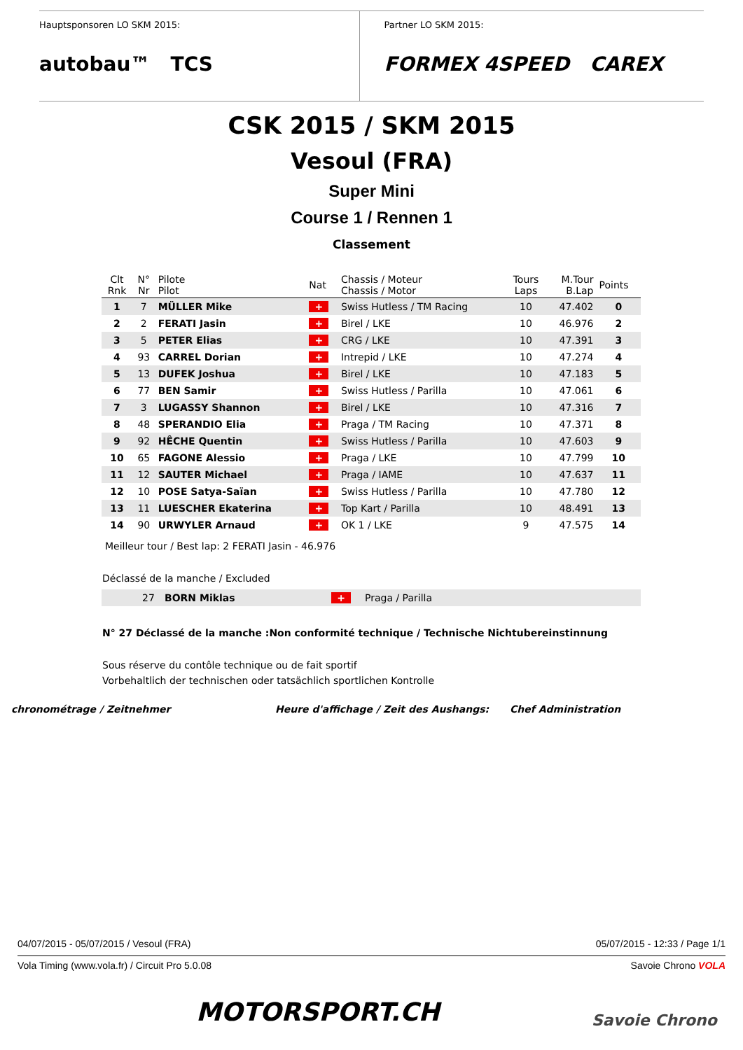Hauptsponsoren LO SKM 2015:
autobau™ TCS
Partner LO SKM 2015:
FORMEX 4SPEED CAREX
CSK 2015 / SKM 2015
Vesoul (FRA)
Super Mini
Course 1 / Rennen 1
Classement
| Clt Rnk | N° Nr | Pilote Pilot | Nat | Chassis / Moteur Chassis / Motor | Tours Laps | M.Tour B.Lap | Points |
| --- | --- | --- | --- | --- | --- | --- | --- |
| 1 | 7 | MÜLLER Mike | + | Swiss Hutless / TM Racing | 10 | 47.402 | 0 |
| 2 | 2 | FERATI Jasin | + | Birel / LKE | 10 | 46.976 | 2 |
| 3 | 5 | PETER Elias | + | CRG / LKE | 10 | 47.391 | 3 |
| 4 | 93 | CARREL Dorian | + | Intrepid / LKE | 10 | 47.274 | 4 |
| 5 | 13 | DUFEK Joshua | + | Birel / LKE | 10 | 47.183 | 5 |
| 6 | 77 | BEN Samir | + | Swiss Hutless / Parilla | 10 | 47.061 | 6 |
| 7 | 3 | LUGASSY Shannon | + | Birel / LKE | 10 | 47.316 | 7 |
| 8 | 48 | SPERANDIO Elia | + | Praga / TM Racing | 10 | 47.371 | 8 |
| 9 | 92 | HÊCHE Quentin | + | Swiss Hutless / Parilla | 10 | 47.603 | 9 |
| 10 | 65 | FAGONE Alessio | + | Praga / LKE | 10 | 47.799 | 10 |
| 11 | 12 | SAUTER Michael | + | Praga / IAME | 10 | 47.637 | 11 |
| 12 | 10 | POSE Satya-Saïan | + | Swiss Hutless / Parilla | 10 | 47.780 | 12 |
| 13 | 11 | LUESCHER Ekaterina | + | Top Kart / Parilla | 10 | 48.491 | 13 |
| 14 | 90 | URWYLER Arnaud | + | OK 1 / LKE | 9 | 47.575 | 14 |
Meilleur tour / Best lap: 2 FERATI Jasin - 46.976
Déclassé de la manche / Excluded
| | 27 | BORN Miklas | + | Praga / Parilla |
N° 27 Déclassé de la manche :Non conformité technique / Technische Nichtubereinstinnung
Sous réserve du contôle technique ou de fait sportif
Vorbehaltlich der technischen oder tatsächlich sportlichen Kontrolle
chronométrage / Zeitnehmer Heure d'affichage / Zeit des Aushangs: Chef Administration
04/07/2015 - 05/07/2015 / Vesoul (FRA) 05/07/2015 - 12:33 / Page 1/1
Vola Timing (www.vola.fr) / Circuit Pro 5.0.08 Savoie Chrono VOLA
MOTORSPORT.CH Savoie Chrono